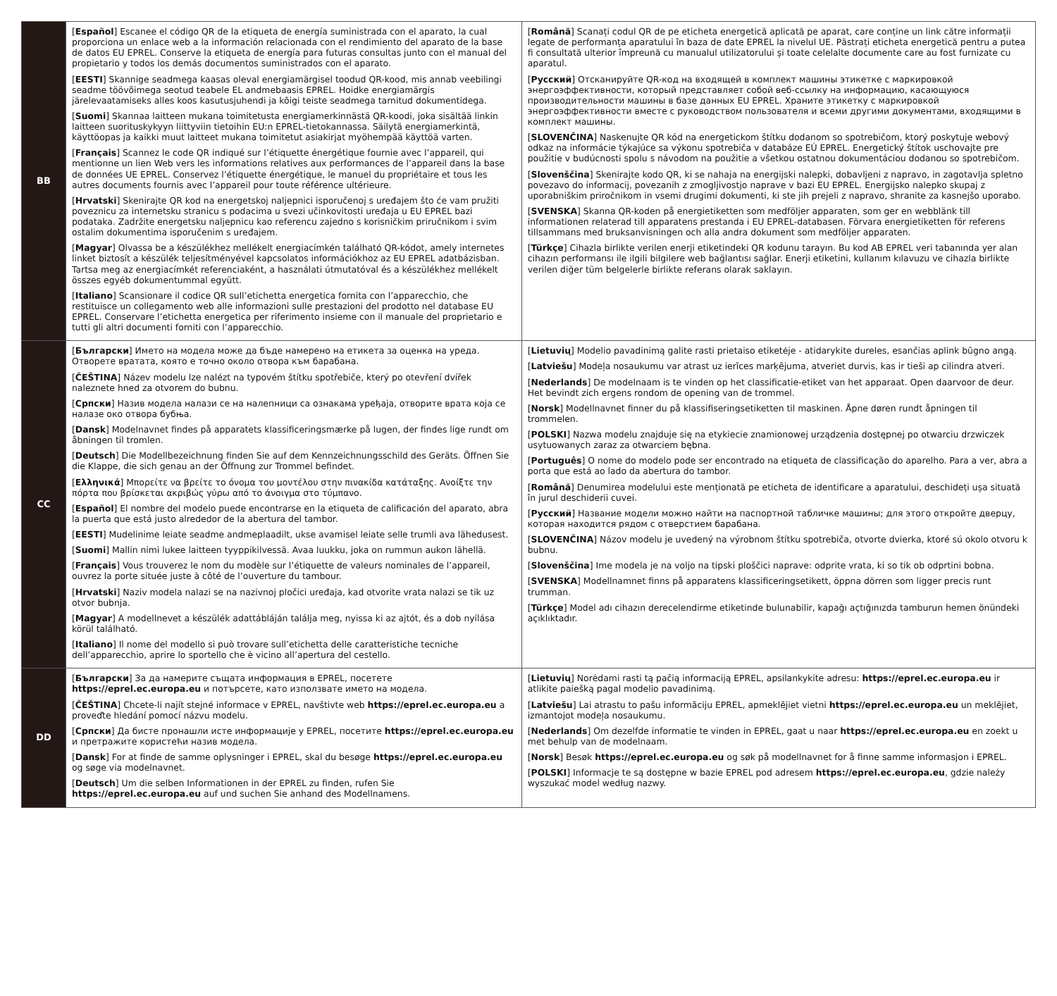| BB | [ Español ] Escanee el código QR de la etiqueta de energía suministrada con el aparato, la cual proporciona un enlace web a la información relacionada con el rendimiento del aparato de la base de datos EU EPREL. Conserve la etiqueta de energía para futuras consultas junto con el manual del propietario y todos los demás documentos suministrados con el aparato. [ EESTI ] Skannige seadmega kaasas oleval energiamärgisel toodud QR-kood, mis annab veebilingi seadme töövõimega seotud teabele EL andmebaasis EPREL. Hoidke energiamärgis järelevaatamiseks alles koos kasutusjuhendi ja kõigi teiste seadmega tarnitud dokumentidega. [ Suomi ] Skannaa laitteen mukana toimitetusta energiamerkinnästä QR-koodi, joka sisältää linkin laitteen suorituskykyyn liittyviin tietoihin EU:n EPREL-tietokannassa. Säilytä energiamerkintä, käyttöopas ja kaikki muut laitteet mukana toimitetut asiakirjat myöhempää käyttöä varten. [ Français ] Scannez le code QR indiqué sur l’étiquette énergétique fournie avec l’appareil, qui mentionne un lien Web vers les informations relatives aux performances de l’appareil dans la base de données UE EPREL. Conservez l’étiquette énergétique, le manuel du propriétaire et tous les autres documents fournis avec l’appareil pour toute référence ultérieure. [ Hrvatski ] Skenirajte QR kod na energetskoj naljepnici isporučenoj s uređajem što će vam pružiti poveznicu za internetsku stranicu s podacima u svezi učinkovitosti uređaja u EU EPREL bazi podataka. Zadržite energetsku naljepnicu kao referencu zajedno s korisničkim priručnikom i svim ostalim dokumentima isporučenim s uređajem. [ Magyar ] Olvassa be a készülékhez mellékelt energiacímkén található QR-kódot, amely internetes linket biztosít a készülék teljesítményével kapcsolatos információkhoz az EU EPREL adatbázisban. Tartsa meg az energiacímkét referenciaként, a használati útmutatóval és a készülékhez mellékelt összes egyéb dokumentummal együtt. [ Italiano ] Scansionare il codice QR sull’etichetta energetica fornita con l’apparecchio, che restituisce un collegamento web alle informazioni sulle prestazioni del prodotto nel database EU EPREL. Conservare l’etichetta energetica per riferimento insieme con il manuale del proprietario e tutti gli altri documenti forniti con l’apparecchio. | [ Română ] Scanați codul QR de pe eticheta energetică aplicată pe aparat, care conține un link către informații legate de performanța aparatului în baza de date EPREL la nivelul UE. Păstrați eticheta energetică pentru a putea fi consultată ulterior împreună cu manualul utilizatorului și toate celelalte documente care au fost furnizate cu aparatul. [ Русский ] Отсканируйте QR-код на входящей в комплект машины этикетке с маркировкой энергоэффективности, который представляет собой веб-ссылку на информацию, касающуюся производительности машины в базе данных EU EPREL. Храните этикетку с маркировкой энергоэффективности вместе с руководством пользователя и всеми другими документами, входящими в комплект машины. [ SLOVENČINA ] Naskenujte QR kód na energetickom štítku dodanom so spotrebičom, ktorý poskytuje webový odkaz na informácie týkajúce sa výkonu spotrebiča v databáze EÚ EPREL. Energetický štítok uschovajte pre použitie v budúcnosti spolu s návodom na použitie a všetkou ostatnou dokumentáciou dodanou so spotrebičom. [ Slovenščina ] Skenirajte kodo QR, ki se nahaja na energijski nalepki, dobavljeni z napravo, in zagotavlja spletno povezavo do informacij, povezanih z zmogljivostjo naprave v bazi EU EPREL. Energijsko nalepko skupaj z uporabniškim priročnikom in vsemi drugimi dokumenti, ki ste jih prejeli z napravo, shranite za kasnejšo uporabo. [ SVENSKA ] Skanna QR-koden på energietiketten som medföljer apparaten, som ger en webblänk till informationen relaterad till apparatens prestanda i EU EPREL-databasen. Förvara energietiketten för referens tillsammans med bruksanvisningen och alla andra dokument som medföljer apparaten. [ Türkçe ] Cihazla birlikte verilen enerji etiketindeki QR kodunu tarayın. Bu kod AB EPREL veri tabanında yer alan cihazın performansı ile ilgili bilgilere web bağlantısı sağlar. Enerji etiketini, kullanım kılavuzu ve cihazla birlikte verilen diğer tüm belgelerle birlikte referans olarak saklayın. |
| CC | [ Български ] Името на модела може да бъде намерено на етикета за оценка на уреда. Отворете вратата, която е точно около отвора към барабана. [ ČEŠTINA ] Název modelu lze nalézt na typovém štítku spotřebiče, který po otevření dvířek naleznete hned za otvorem do bubnu. [ Српски ] Назив модела налази се на налепници са ознакама уређаја, отворите врата која се налазе око отвора бубња. [ Dansk ] Modelnavnet findes på apparatets klassificeringsmærke på lugen, der findes lige rundt om åbningen til tromlen. [ Deutsch ] Die Modellbezeichnung finden Sie auf dem Kennzeichnungsschild des Geräts. Öffnen Sie die Klappe, die sich genau an der Öffnung zur Trommel befindet. [ Ελληνικά ] Μπορείτε να βρείτε το όνομα του μοντέλου στην πινακίδα κατάταξης. Ανοίξτε την πόρτα που βρίσκεται ακριβώς γύρω από το άνοιγμα στο τύμπανο. [ Español ] El nombre del modelo puede encontrarse en la etiqueta de calificación del aparato, abra la puerta que está justo alrededor de la abertura del tambor. [ EESTI ] Mudelinime leiate seadme andmeplaadilt, ukse avamisel leiate selle trumli ava lähedusest. [ Suomi ] Mallin nimi lukee laitteen tyyppikilvessä. Avaa luukku, joka on rummun aukon lähellä. [ Français ] Vous trouverez le nom du modèle sur l’étiquette de valeurs nominales de l’appareil, ouvrez la porte située juste à côté de l’ouverture du tambour. [ Hrvatski ] Naziv modela nalazi se na nazivnoj pločici uređaja, kad otvorite vrata nalazi se tik uz otvor bubnja. [ Magyar ] A modellnevet a készülék adattábláján találja meg, nyissa ki az ajtót, és a dob nyílása körül található. [ Italiano ] Il nome del modello si può trovare sull’etichetta delle caratteristiche tecniche dell’apparecchio, aprire lo sportello che è vicino all’apertura del cestello. | [ Lietuvių ] Modelio pavadinimą galite rasti prietaiso etiketėje - atidarykite dureles, esančias aplink būgno angą. [ Latviešu ] Modeļa nosaukumu var atrast uz ierīces marķējuma, atveriet durvis, kas ir tieši ap cilindra atveri. [ Nederlands ] De modelnaam is te vinden op het classificatie-etiket van het apparaat. Open daarvoor de deur. Het bevindt zich ergens rondom de opening van de trommel. [ Norsk ] Modellnavnet finner du på klassifiseringsetiketten til maskinen. Åpne døren rundt åpningen til trommelen. [ POLSKI ] Nazwa modelu znajduje się na etykiecie znamionowej urządzenia dostępnej po otwarciu drzwiczek usytuowanych zaraz za otwarciem bębna. [ Português ] O nome do modelo pode ser encontrado na etiqueta de classificação do aparelho. Para a ver, abra a porta que está ao lado da abertura do tambor. [ Română ] Denumirea modelului este menționată pe eticheta de identificare a aparatului, deschideți ușa situată în jurul deschiderii cuvei. [ Русский ] Название модели можно найти на паспортной табличке машины; для этого откройте дверцу, которая находится рядом с отверстием барабана. [ SLOVENČINA ] Názov modelu je uvedený na výrobnom štítku spotrebiča, otvorte dvierka, ktoré sú okolo otvoru k bubnu. [ Slovenščina ] Ime modela je na voljo na tipski ploščici naprave: odprite vrata, ki so tik ob odprtini bobna. [ SVENSKA ] Modellnamnet finns på apparatens klassificeringsetikett, öppna dörren som ligger precis runt trumman. [ Türkçe ] Model adı cihazın derecelendirme etiketinde bulunabilir, kapağı açtığınızda tamburun hemen önündeki açıklıktadır. |
| DD | [ Български ] За да намерите същата информация в EPREL, посетете https://eprel.ec.europa.eu и потърсете, като използвате името на модела. [ ČEŠTINA ] Chcete-li najít stejné informace v EPREL, navštivte web https://eprel.ec.europa.eu a proveďte hledání pomocí názvu modelu. [ Српски ] Да бисте пронашли исте информације у EPREL, посетите https://eprel.ec.europa.eu и претражите користећи назив модела. [ Dansk ] For at finde de samme oplysninger i EPREL, skal du besøge https://eprel.ec.europa.eu og søge via modelnavnet. [ Deutsch ] Um die selben Informationen in der EPREL zu finden, rufen Sie https://eprel.ec.europa.eu auf und suchen Sie anhand des Modellnamens. | [ Lietuvių ] Norėdami rasti tą pačią informaciją EPREL, apsilankykite adresu: https://eprel.ec.europa.eu ir atlikite paiešką pagal modelio pavadinimą. [ Latviešu ] Lai atrastu to pašu informāciju EPREL, apmeklējiet vietni https://eprel.ec.europa.eu un meklējiet, izmantojot modeļa nosaukumu. [ Nederlands ] Om dezelfde informatie te vinden in EPREL, gaat u naar https://eprel.ec.europa.eu en zoekt u met behulp van de modelnaam. [ Norsk ] Besøk https://eprel.ec.europa.eu og søk på modellnavnet for å finne samme informasjon i EPREL. [ POLSKI ] Informacje te są dostępne w bazie EPREL pod adresem https://eprel.ec.europa.eu , gdzie należy wyszukać model według nazwy. |